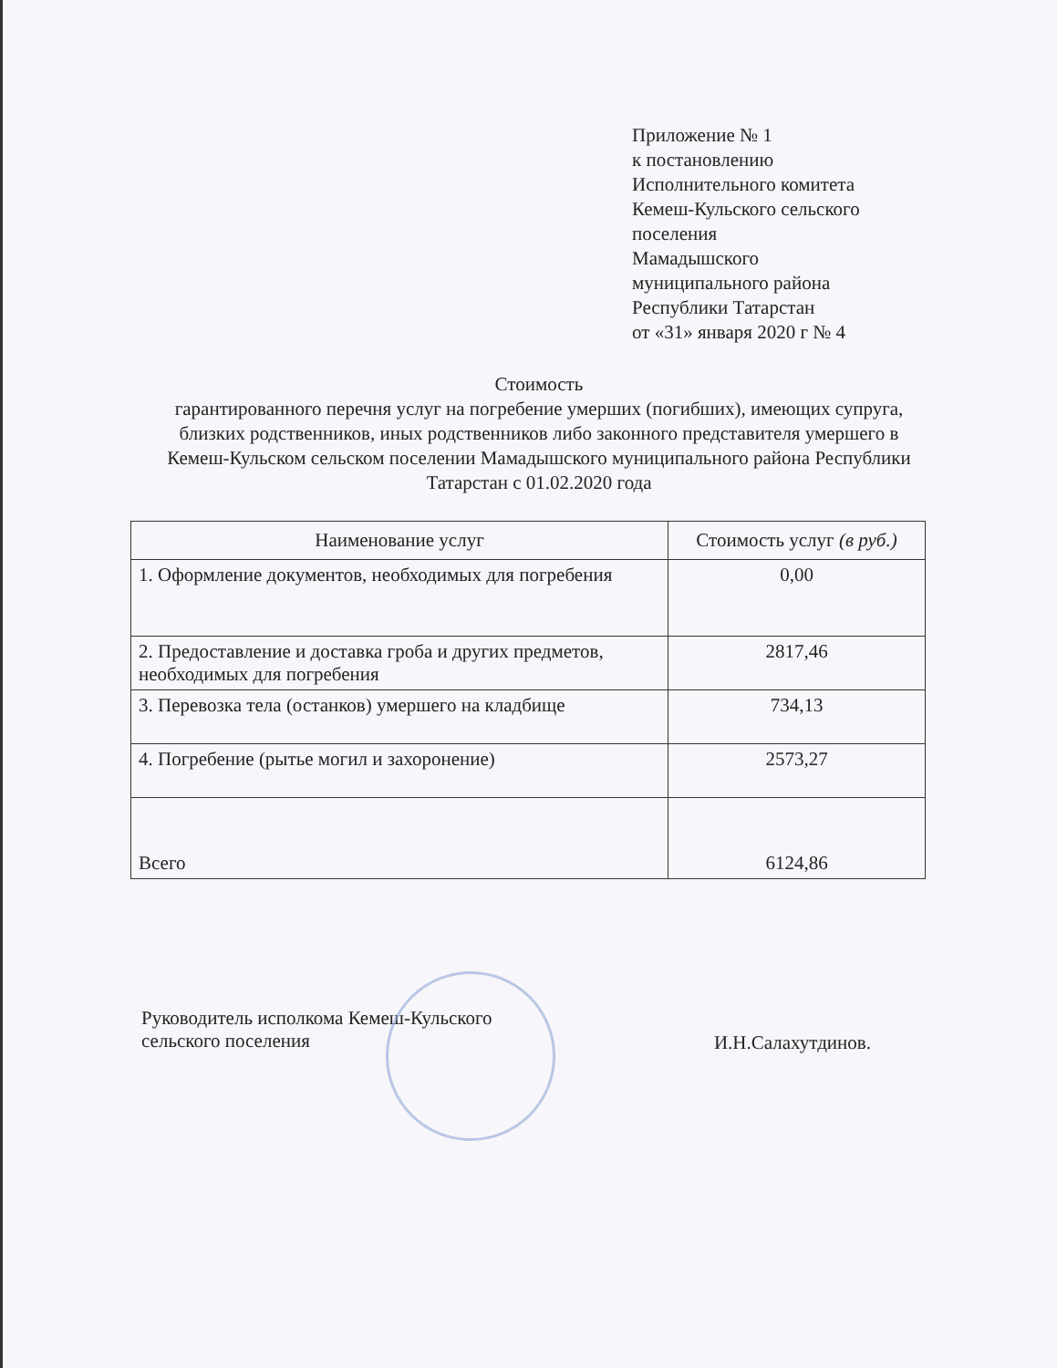Приложение № 1
к постановлению
Исполнительного комитета
Кемеш-Кульского сельского
поселения
Мамадышского
муниципального района
Республики Татарстан
от «31» января 2020 г № 4
Стоимость
гарантированного перечня услуг на погребение умерших (погибших), имеющих супруга, близких родственников, иных родственников либо законного представителя умершего в Кемеш-Кульском сельском поселении Мамадышского муниципального района Республики Татарстан с 01.02.2020 года
| Наименование услуг | Стоимость услуг (в руб.) |
| --- | --- |
| 1. Оформление документов, необходимых для погребения | 0,00 |
| 2. Предоставление и доставка гроба и других предметов, необходимых для погребения | 2817,46 |
| 3. Перевозка тела (останков) умершего на кладбище | 734,13 |
| 4. Погребение (рытье могил и захоронение) | 2573,27 |
| Всего | 6124,86 |
Руководитель исполкома Кемеш-Кульского
сельского поселения
И.Н.Салахутдинов.